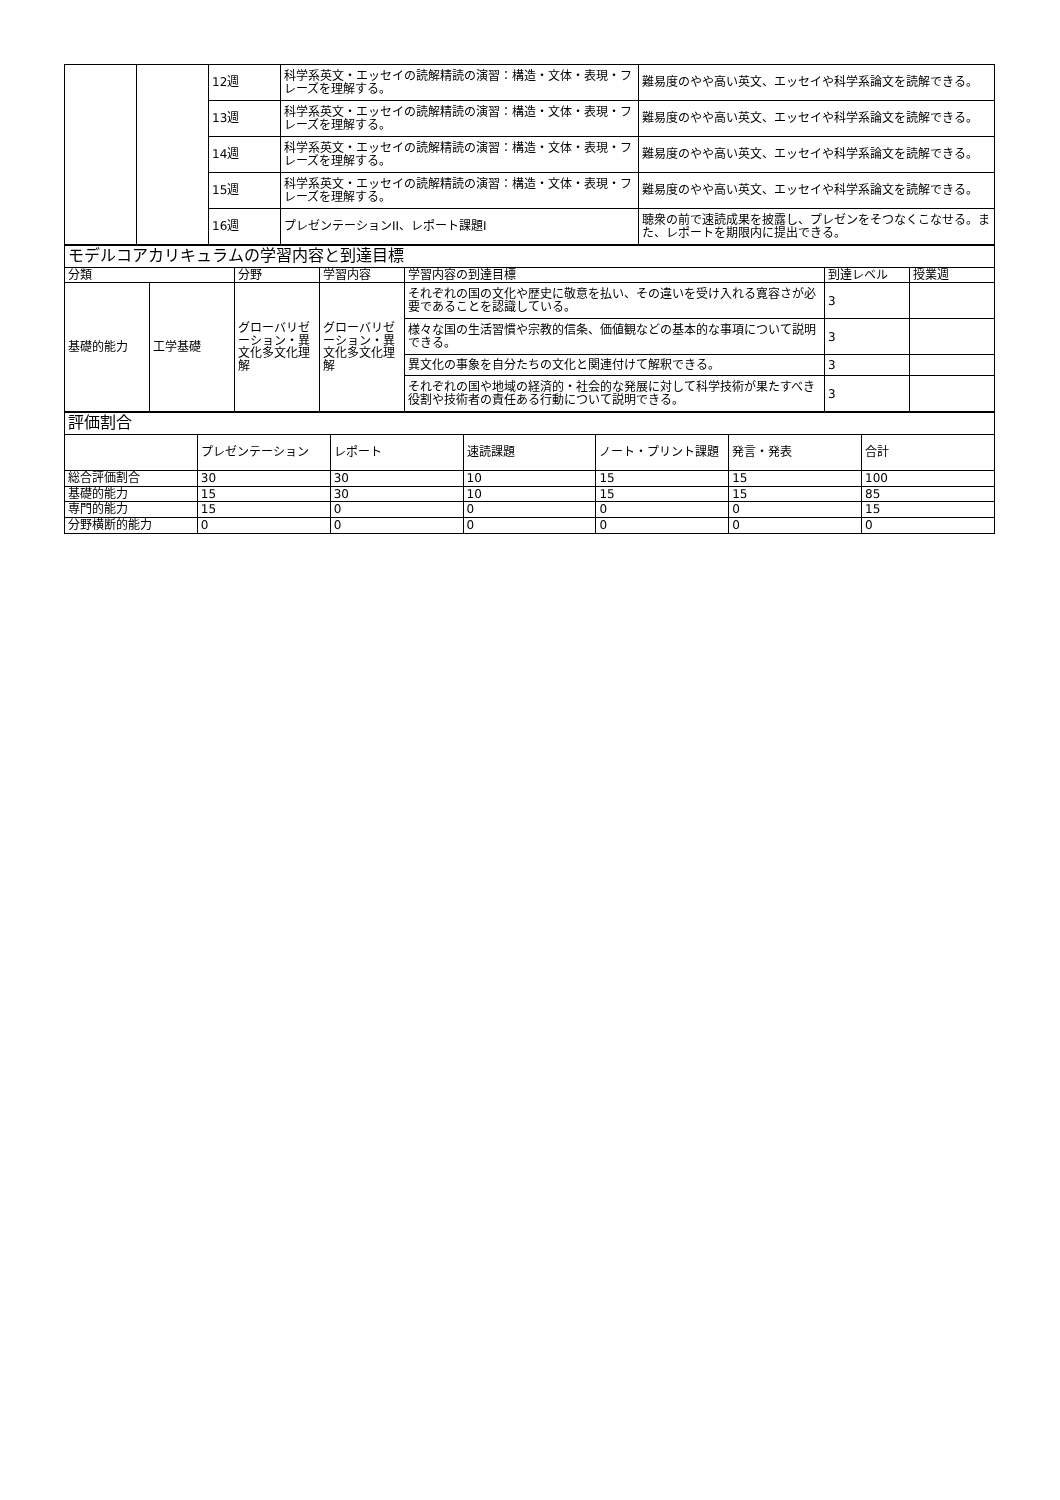| | | 12週 | 科学系英文・エッセイの読解精読の演習：構造・文体・表現・フレーズを理解する。 | 難易度のやや高い英文、エッセイや科学系論文を読解できる。 |
| | | 13週 | 科学系英文・エッセイの読解精読の演習：構造・文体・表現・フレーズを理解する。 | 難易度のやや高い英文、エッセイや科学系論文を読解できる。 |
| | | 14週 | 科学系英文・エッセイの読解精読の演習：構造・文体・表現・フレーズを理解する。 | 難易度のやや高い英文、エッセイや科学系論文を読解できる。 |
| | | 15週 | 科学系英文・エッセイの読解精読の演習：構造・文体・表現・フレーズを理解する。 | 難易度のやや高い英文、エッセイや科学系論文を読解できる。 |
| | | 16週 | プレゼンテーションII、レポート課題I | 聴衆の前で速読成果を披露し、プレゼンをそつなくこなせる。また、レポートを期限内に提出できる。 |
| モデルコアカリキュラムの学習内容と到達目標 | | | | | | |
| 分類 | | 分野 | 学習内容 | 学習内容の到達目標 | 到達レベル | 授業週 |
| 基礎的能力 | 工学基礎 | グローバリゼーション・異文化多文化理解 | グローバリゼーション・異文化多文化理解 | それぞれの国の文化や歴史に敬意を払い、その違いを受け入れる寛容さが必要であることを認識している。 | 3 | |
| | | | | 様々な国の生活習慣や宗教的信条、価値観などの基本的な事項について説明できる。 | 3 | |
| | | | | 異文化の事象を自分たちの文化と関連付けて解釈できる。 | 3 | |
| | | | | それぞれの国や地域の経済的・社会的な発展に対して科学技術が果たすべき役割や技術者の責任ある行動について説明できる。 | 3 | |
| 評価割合 | | | | | | |
| | プレゼンテーション | レポート | 速読課題 | ノート・プリント課題 | 発言・発表 | 合計 |
| 総合評価割合 | 30 | 30 | 10 | 15 | 15 | 100 |
| 基礎的能力 | 15 | 30 | 10 | 15 | 15 | 85 |
| 専門的能力 | 15 | 0 | 0 | 0 | 0 | 15 |
| 分野横断的能力 | 0 | 0 | 0 | 0 | 0 | 0 |